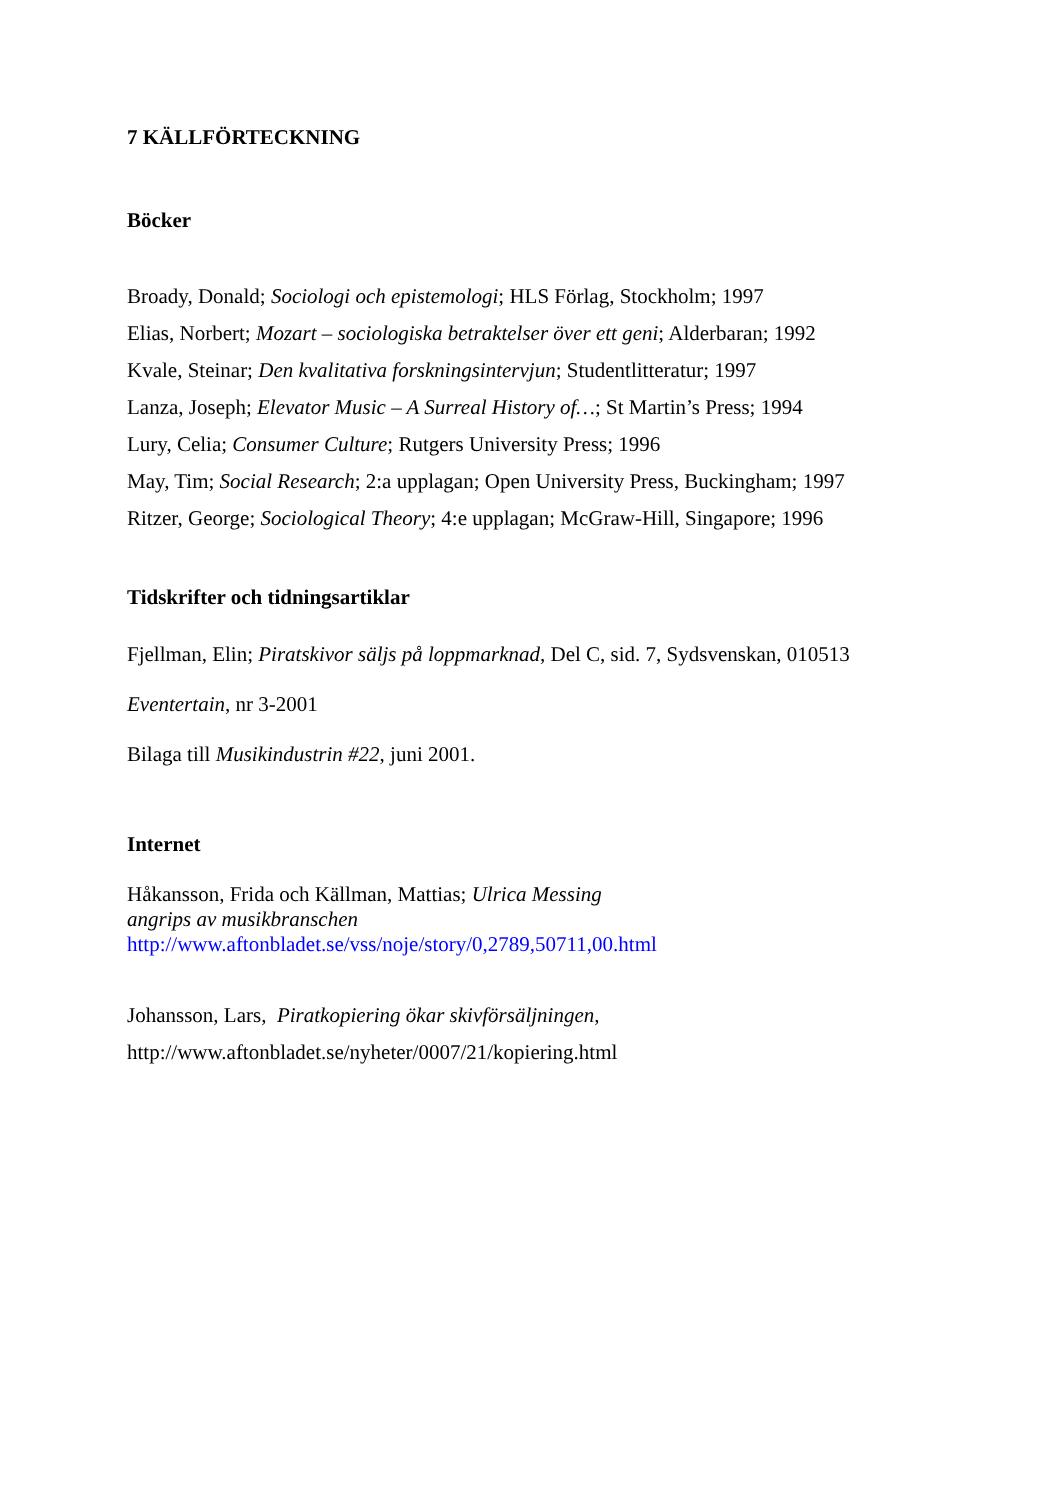7 KÄLLFÖRTECKNING
Böcker
Broady, Donald; Sociologi och epistemologi; HLS Förlag, Stockholm; 1997
Elias, Norbert; Mozart – sociologiska betraktelser över ett geni; Alderbaran; 1992
Kvale, Steinar; Den kvalitativa forskningsintervjun; Studentlitteratur; 1997
Lanza, Joseph; Elevator Music – A Surreal History of…; St Martin’s Press; 1994
Lury, Celia; Consumer Culture; Rutgers University Press; 1996
May, Tim; Social Research; 2:a upplagan; Open University Press, Buckingham; 1997
Ritzer, George; Sociological Theory; 4:e upplagan; McGraw-Hill, Singapore; 1996
Tidskrifter och tidningsartiklar
Fjellman, Elin; Piratskivor säljs på loppmarknad, Del C, sid. 7, Sydsvenskan, 010513
Eventertain, nr 3-2001
Bilaga till Musikindustrin #22, juni 2001.
Internet
Håkansson, Frida och Källman, Mattias; Ulrica Messing
angrips av musikbranschen
http://www.aftonbladet.se/vss/noje/story/0,2789,50711,00.html
Johansson, Lars, Piratkopiering ökar skivförsäljningen,
http://www.aftonbladet.se/nyheter/0007/21/kopiering.html